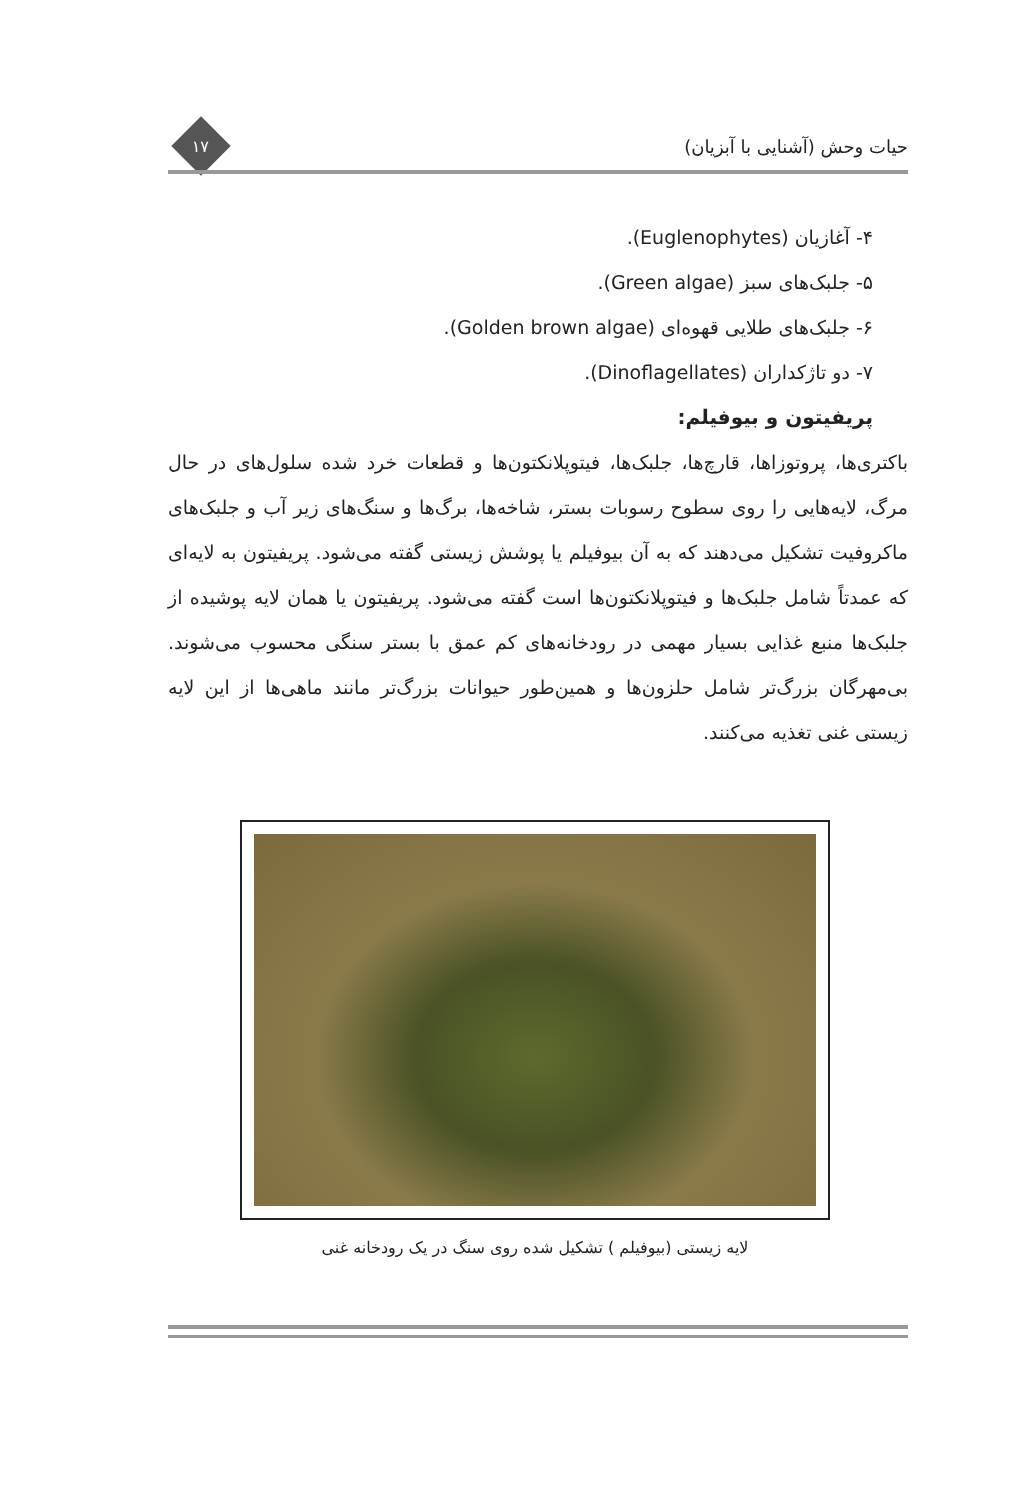حیات وحش (آشنایی با آبزیان)
۱۷
۴- آغازیان (Euglenophytes).
۵- جلبک‌های سبز (Green algae).
۶- جلبک‌های طلایی قهوه‌ای (Golden brown algae).
۷- دو تاژکداران (Dinoflagellates).
پریفیتون و بیوفیلم:
باکتری‌ها، پروتوزاها، قارچ‌ها، جلبک‌ها، فیتوپلانکتون‌ها و قطعات خرد شده سلول‌های در حال مرگ، لایه‌هایی را روی سطوح رسوبات بستر، شاخه‌ها، برگ‌ها و سنگ‌های زیر آب و جلبک‌های ماکروفیت تشکیل می‌دهند که به آن بیوفیلم یا پوشش زیستی گفته می‌شود. پریفیتون به لایه‌ای که عمدتاً شامل جلبک‌ها و فیتوپلانکتون‌ها است گفته می‌شود. پریفیتون یا همان لایه پوشیده از جلبک‌ها منبع غذایی بسیار مهمی در رودخانه‌های کم عمق با بستر سنگی محسوب می‌شوند. بی‌مهرگان بزرگ‌تر شامل حلزون‌ها و همین‌طور حیوانات بزرگ‌تر مانند ماهی‌ها از این لایه زیستی غنی تغذیه می‌کنند.
لایه زیستی (بیوفیلم ) تشکیل شده روی سنگ در یک رودخانه غنی